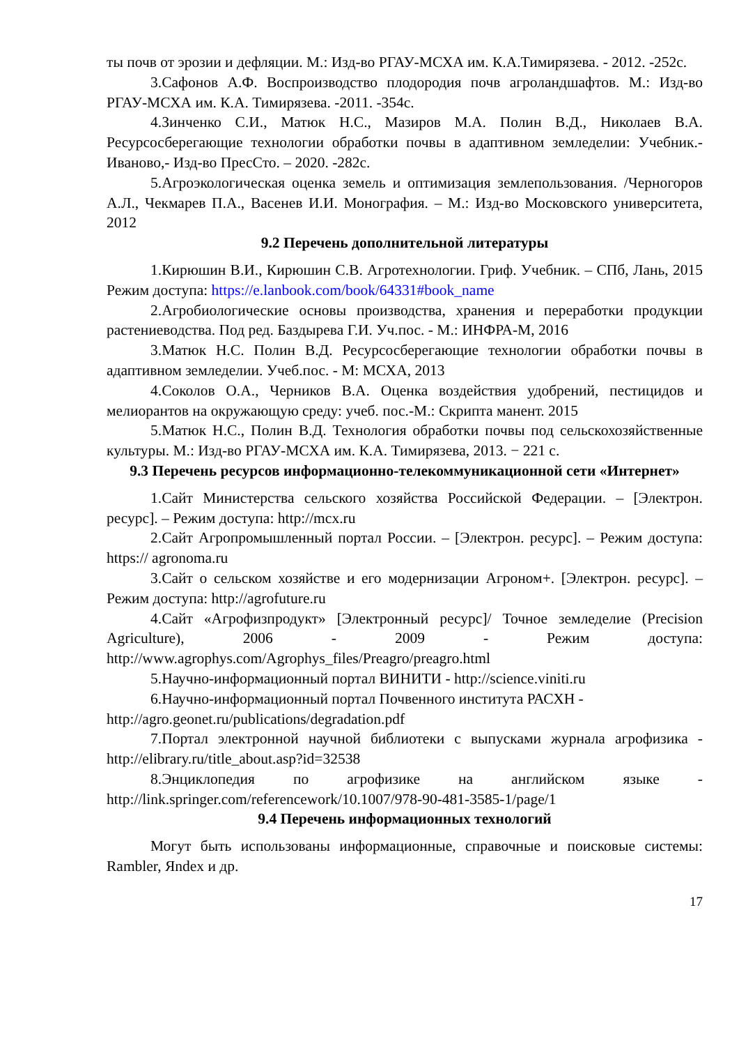ты почв от эрозии и дефляции. М.: Изд-во РГАУ-МСХА им. К.А.Тимирязева. - 2012. -252с.
3.Сафонов А.Ф. Воспроизводство плодородия почв агроландшафтов. М.: Изд-во РГАУ-МСХА им. К.А. Тимирязева. -2011. -354с.
4.Зинченко С.И., Матюк Н.С., Мазиров М.А. Полин В.Д., Николаев В.А. Ресурсосберегающие технологии обработки почвы в адаптивном земледелии: Учебник.- Иваново,- Изд-во ПресСто. – 2020. -282с.
5.Агроэкологическая оценка земель и оптимизация землепользования. /Черногоров А.Л., Чекмарев П.А., Васенев И.И. Монография. – М.: Изд-во Московского университета, 2012
9.2 Перечень дополнительной литературы
1.Кирюшин В.И., Кирюшин С.В. Агротехнологии. Гриф. Учебник. – СПб, Лань, 2015 Режим доступа: https://e.lanbook.com/book/64331#book_name
2.Агробиологические основы производства, хранения и переработки продукции растениеводства. Под ред. Баздырева Г.И. Уч.пос. - М.: ИНФРА-М, 2016
3.Матюк Н.С. Полин В.Д. Ресурсосберегающие технологии обработки почвы в адаптивном земледелии. Учеб.пос. - М: МСХА, 2013
4.Соколов О.А., Черников В.А. Оценка воздействия удобрений, пестицидов и мелиорантов на окружающую среду: учеб. пос.-М.: Скрипта манент. 2015
5.Матюк Н.С., Полин В.Д. Технология обработки почвы под сельскохозяйственные культуры. М.: Изд-во РГАУ-МСХА им. К.А. Тимирязева, 2013. − 221 с.
9.3 Перечень ресурсов информационно-телекоммуникационной сети «Интернет»
1.Сайт Министерства сельского хозяйства Российской Федерации. – [Электрон. ресурс]. – Режим доступа: http://mcx.ru
2.Сайт Агропромышленный портал России. – [Электрон. ресурс]. – Режим доступа: https:// agronoma.ru
3.Сайт о сельском хозяйстве и его модернизации Агроном+. [Электрон. ресурс]. – Режим доступа: http://agrofuture.ru
4.Сайт «Агрофизпродукт» [Электронный ресурс]/ Точное земледелие (Precision Agriculture), 2006 - 2009 - Режим доступа: http://www.agrophys.com/Agrophys_files/Preagro/preagro.html
5.Научно-информационный портал ВИНИТИ - http://science.viniti.ru
6.Научно-информационный портал Почвенного института РАСХН -
http://agro.geonet.ru/publications/degradation.pdf
7.Портал электронной научной библиотеки с выпусками журнала агрофизика - http://elibrary.ru/title_about.asp?id=32538
8.Энциклопедия по агрофизике на английском языке - http://link.springer.com/referencework/10.1007/978-90-481-3585-1/page/1
9.4 Перечень информационных технологий
Могут быть использованы информационные, справочные и поисковые системы: Rambler, Яndex и др.
17